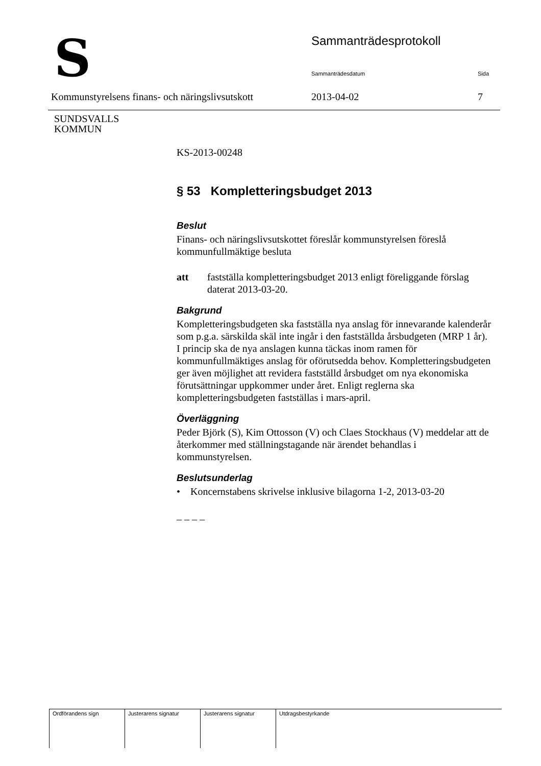S
SUNDSVALLS
KOMMUN
Sammanträdesprotokoll
Sammanträdesdatum Sida
Kommunstyrelsens finans- och näringslivsutskott
2013-04-02 7
KS-2013-00248
§ 53 Kompletteringsbudget 2013
Beslut
Finans- och näringslivsutskottet föreslår kommunstyrelsen föreslå kommunfullmäktige besluta
att fastställa kompletteringsbudget 2013 enligt föreliggande förslag daterat 2013-03-20.
Bakgrund
Kompletteringsbudgeten ska fastställa nya anslag för innevarande kalenderår som p.g.a. särskilda skäl inte ingår i den fastställda årsbudgeten (MRP 1 år). I princip ska de nya anslagen kunna täckas inom ramen för kommunfullmäktiges anslag för oförutsedda behov. Kompletteringsbudgeten ger även möjlighet att revidera fastställd årsbudget om nya ekonomiska förutsättningar uppkommer under året. Enligt reglerna ska kompletteringsbudgeten fastställas i mars-april.
Överläggning
Peder Björk (S), Kim Ottosson (V) och Claes Stockhaus (V) meddelar att de återkommer med ställningstagande när ärendet behandlas i kommunstyrelsen.
Beslutsunderlag
• Koncernstabens skrivelse inklusive bilagorna 1-2, 2013-03-20
– – – –
| Ordförandens sign | Justerarens signatur | Justerarens signatur | Utdragsbestyrkande |